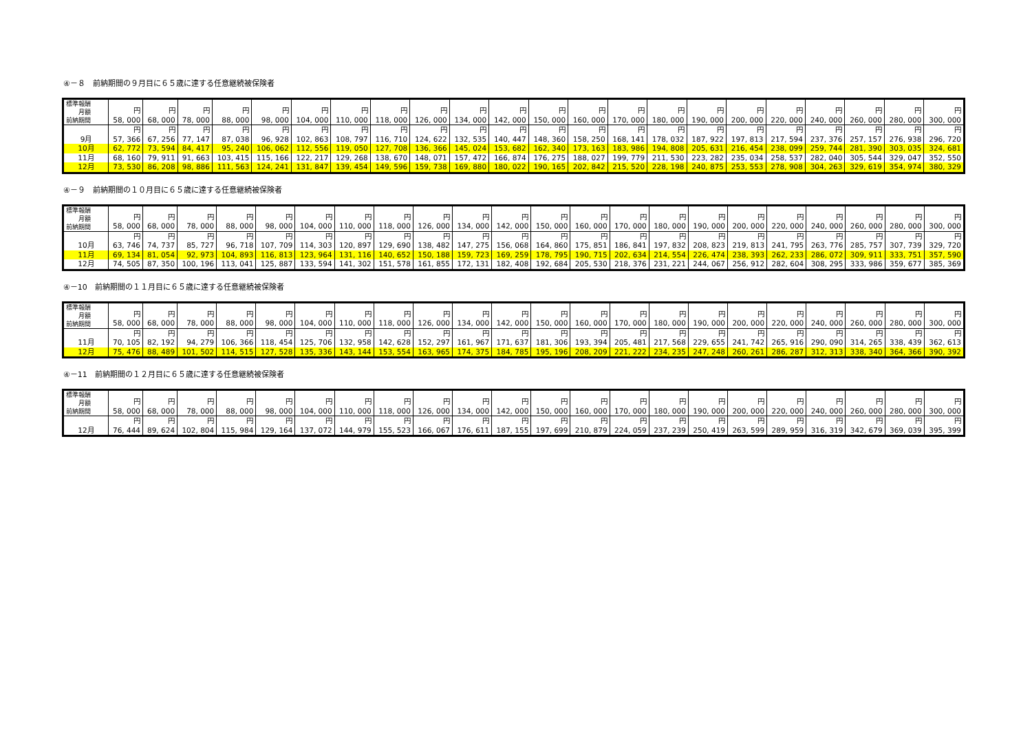④－８　前納期間の９月目に６５歳に達する任意継続被保険者
| 標準報酬 月額 前納期間 | 円 58, 000 | 円 68, 000 | 円 78, 000 | 円 88, 000 | 円 98, 000 | 円 104, 000 | 円 110, 000 | 円 118, 000 | 円 126, 000 | 円 134, 000 | 円 142, 000 | 円 150, 000 | 円 160, 000 | 円 170, 000 | 円 180, 000 | 円 190, 000 | 円 200, 000 | 円 220, 000 | 円 240, 000 | 円 260, 000 | 円 280, 000 | 円 300, 000 |
| 9月 | 円 57, 366 | 円 67, 256 | 円 77, 147 | 円 87, 038 | 円 96, 928 | 円 102, 863 | 円 108, 797 | 円 116, 710 | 円 124, 622 | 円 132, 535 | 円 140, 447 | 円 148, 360 | 円 158, 250 | 円 168, 141 | 円 178, 032 | 円 187, 922 | 円 197, 813 | 円 217, 594 | 円 237, 376 | 円 257, 157 | 円 276, 938 | 円 296, 720 |
| 10月 | 62, 772 | 73, 594 | 84, 417 | 95, 240 | 106, 062 | 112, 556 | 119, 050 | 127, 708 | 136, 366 | 145, 024 | 153, 682 | 162, 340 | 173, 163 | 183, 986 | 194, 808 | 205, 631 | 216, 454 | 238, 099 | 259, 744 | 281, 390 | 303, 035 | 324, 681 |
| 11月 | 68, 160 | 79, 911 | 91, 663 | 103, 415 | 115, 166 | 122, 217 | 129, 268 | 138, 670 | 148, 071 | 157, 472 | 166, 874 | 176, 275 | 188, 027 | 199, 779 | 211, 530 | 223, 282 | 235, 034 | 258, 537 | 282, 040 | 305, 544 | 329, 047 | 352, 550 |
| 12月 | 73, 530 | 86, 208 | 98, 886 | 111, 563 | 124, 241 | 131, 847 | 139, 454 | 149, 596 | 159, 738 | 169, 880 | 180, 022 | 190, 165 | 202, 842 | 215, 520 | 228, 198 | 240, 875 | 253, 553 | 278, 908 | 304, 263 | 329, 619 | 354, 974 | 380, 329 |
④－９　前納期間の１０月目に６５歳に達する任意継続被保険者
| 標準報酬 月額 前納期間 | 円 58, 000 | 円 68, 000 | 円 78, 000 | 円 88, 000 | 円 98, 000 | 円 104, 000 | 円 110, 000 | 円 118, 000 | 円 126, 000 | 円 134, 000 | 円 142, 000 | 円 150, 000 | 円 160, 000 | 円 170, 000 | 円 180, 000 | 円 190, 000 | 円 200, 000 | 円 220, 000 | 円 240, 000 | 円 260, 000 | 円 280, 000 | 円 300, 000 |
| 10月 | 円 63, 746 | 円 74, 737 | 円 85, 727 | 円 96, 718 | 円 107, 709 | 円 114, 303 | 円 120, 897 | 円 129, 690 | 円 138, 482 | 円 147, 275 | 円 156, 068 | 円 164, 860 | 円 175, 851 | 円 186, 841 | 円 197, 832 | 円 208, 823 | 円 219, 813 | 円 241, 795 | 円 263, 776 | 円 285, 757 | 円 307, 739 | 円 329, 720 |
| 11月 | 69, 134 | 81, 054 | 92, 973 | 104, 893 | 116, 813 | 123, 964 | 131, 116 | 140, 652 | 150, 188 | 159, 723 | 169, 259 | 178, 795 | 190, 715 | 202, 634 | 214, 554 | 226, 474 | 238, 393 | 262, 233 | 286, 072 | 309, 911 | 333, 751 | 357, 590 |
| 12月 | 74, 505 | 87, 350 | 100, 196 | 113, 041 | 125, 887 | 133, 594 | 141, 302 | 151, 578 | 161, 855 | 172, 131 | 182, 408 | 192, 684 | 205, 530 | 218, 376 | 231, 221 | 244, 067 | 256, 912 | 282, 604 | 308, 295 | 333, 986 | 359, 677 | 385, 369 |
④－10　前納期間の１１月目に６５歳に達する任意継続被保険者
| 標準報酬 月額 前納期間 | 円 58, 000 | 円 68, 000 | 円 78, 000 | 円 88, 000 | 円 98, 000 | 円 104, 000 | 円 110, 000 | 円 118, 000 | 円 126, 000 | 円 134, 000 | 円 142, 000 | 円 150, 000 | 円 160, 000 | 円 170, 000 | 円 180, 000 | 円 190, 000 | 円 200, 000 | 円 220, 000 | 円 240, 000 | 円 260, 000 | 円 280, 000 | 円 300, 000 |
| 11月 | 円 70, 105 | 円 82, 192 | 円 94, 279 | 円 106, 366 | 円 118, 454 | 円 125, 706 | 円 132, 958 | 円 142, 628 | 円 152, 297 | 円 161, 967 | 円 171, 637 | 円 181, 306 | 円 193, 394 | 円 205, 481 | 円 217, 568 | 円 229, 655 | 円 241, 742 | 円 265, 916 | 円 290, 090 | 円 314, 265 | 円 338, 439 | 円 362, 613 |
| 12月 | 75, 476 | 88, 489 | 101, 502 | 114, 515 | 127, 528 | 135, 336 | 143, 144 | 153, 554 | 163, 965 | 174, 375 | 184, 785 | 195, 196 | 208, 209 | 221, 222 | 234, 235 | 247, 248 | 260, 261 | 286, 287 | 312, 313 | 338, 340 | 364, 366 | 390, 392 |
④－11　前納期間の１２月目に６５歳に達する任意継続被保険者
| 標準報酬 月額 前納期間 | 円 58, 000 | 円 68, 000 | 円 78, 000 | 円 88, 000 | 円 98, 000 | 円 104, 000 | 円 110, 000 | 円 118, 000 | 円 126, 000 | 円 134, 000 | 円 142, 000 | 円 150, 000 | 円 160, 000 | 円 170, 000 | 円 180, 000 | 円 190, 000 | 円 200, 000 | 円 220, 000 | 円 240, 000 | 円 260, 000 | 円 280, 000 | 円 300, 000 |
| 12月 | 円 76, 444 | 円 89, 624 | 円 102, 804 | 円 115, 984 | 円 129, 164 | 円 137, 072 | 円 144, 979 | 円 155, 523 | 円 166, 067 | 円 176, 611 | 円 187, 155 | 円 197, 699 | 円 210, 879 | 円 224, 059 | 円 237, 239 | 円 250, 419 | 円 263, 599 | 円 289, 959 | 円 316, 319 | 円 342, 679 | 円 369, 039 | 円 395, 399 |